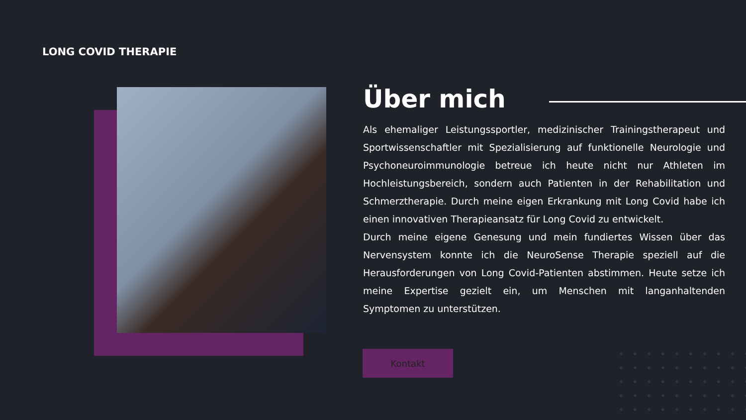LONG COVID THERAPIE
Über mich
Als ehemaliger Leistungssportler, medizinischer Trainingstherapeut und Sportwissenschaftler mit Spezialisierung auf funktionelle Neurologie und Psychoneuroimmunologie betreue ich heute nicht nur Athleten im Hochleistungsbereich, sondern auch Patienten in der Rehabilitation und Schmerztherapie. Durch meine eigen Erkrankung mit Long Covid habe ich einen innovativen Therapieansatz für Long Covid zu entwickelt.
Durch meine eigene Genesung und mein fundiertes Wissen über das Nervensystem konnte ich die NeuroSense Therapie speziell auf die Herausforderungen von Long Covid-Patienten abstimmen. Heute setze ich meine Expertise gezielt ein, um Menschen mit langanhaltenden Symptomen zu unterstützen.
Kontakt